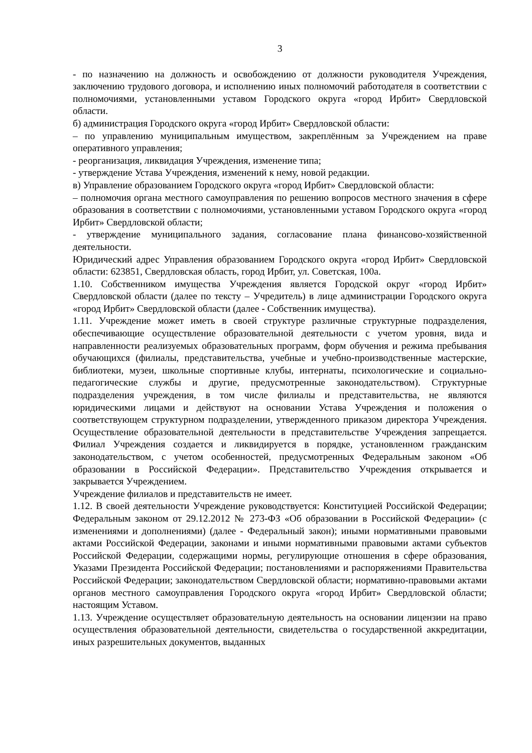3
- по назначению на должность и освобождению от должности руководителя Учреждения, заключению трудового договора, и исполнению иных полномочий работодателя в соответствии с полномочиями, установленными уставом Городского округа «город Ирбит» Свердловской области.
б) администрация Городского округа «город Ирбит» Свердловской области:
– по управлению муниципальным имуществом, закреплённым за Учреждением на праве оперативного управления;
- реорганизация, ликвидация Учреждения, изменение типа;
- утверждение Устава Учреждения, изменений к нему, новой редакции.
в) Управление образованием Городского округа «город Ирбит» Свердловской области:
– полномочия органа местного самоуправления по решению вопросов местного значения в сфере образования в соответствии с полномочиями, установленными уставом Городского округа «город Ирбит» Свердловской области;
- утверждение муниципального задания, согласование плана финансово-хозяйственной деятельности.
Юридический адрес Управления образованием Городского округа «город Ирбит» Свердловской области: 623851, Свердловская область, город Ирбит, ул. Советская, 100а.
1.10. Собственником имущества Учреждения является Городской округ «город Ирбит» Свердловской области (далее по тексту – Учредитель) в лице администрации Городского округа «город Ирбит» Свердловской области (далее - Собственник имущества).
1.11. Учреждение может иметь в своей структуре различные структурные подразделения, обеспечивающие осуществление образовательной деятельности с учетом уровня, вида и направленности реализуемых образовательных программ, форм обучения и режима пребывания обучающихся (филиалы, представительства, учебные и учебно-производственные мастерские, библиотеки, музеи, школьные спортивные клубы, интернаты, психологические и социально-педагогические службы и другие, предусмотренные законодательством). Структурные подразделения учреждения, в том числе филиалы и представительства, не являются юридическими лицами и действуют на основании Устава Учреждения и положения о соответствующем структурном подразделении, утвержденного приказом директора Учреждения. Осуществление образовательной деятельности в представительстве Учреждения запрещается. Филиал Учреждения создается и ликвидируется в порядке, установленном гражданским законодательством, с учетом особенностей, предусмотренных Федеральным законом «Об образовании в Российской Федерации». Представительство Учреждения открывается и закрывается Учреждением.
Учреждение филиалов и представительств не имеет.
1.12. В своей деятельности Учреждение руководствуется: Конституцией Российской Федерации; Федеральным законом от 29.12.2012 № 273-ФЗ «Об образовании в Российской Федерации» (с изменениями и дополнениями) (далее - Федеральный закон); иными нормативными правовыми актами Российской Федерации, законами и иными нормативными правовыми актами субъектов Российской Федерации, содержащими нормы, регулирующие отношения в сфере образования, Указами Президента Российской Федерации; постановлениями и распоряжениями Правительства Российской Федерации; законодательством Свердловской области; нормативно-правовыми актами органов местного самоуправления Городского округа «город Ирбит» Свердловской области; настоящим Уставом.
1.13. Учреждение осуществляет образовательную деятельность на основании лицензии на право осуществления образовательной деятельности, свидетельства о государственной аккредитации, иных разрешительных документов, выданных